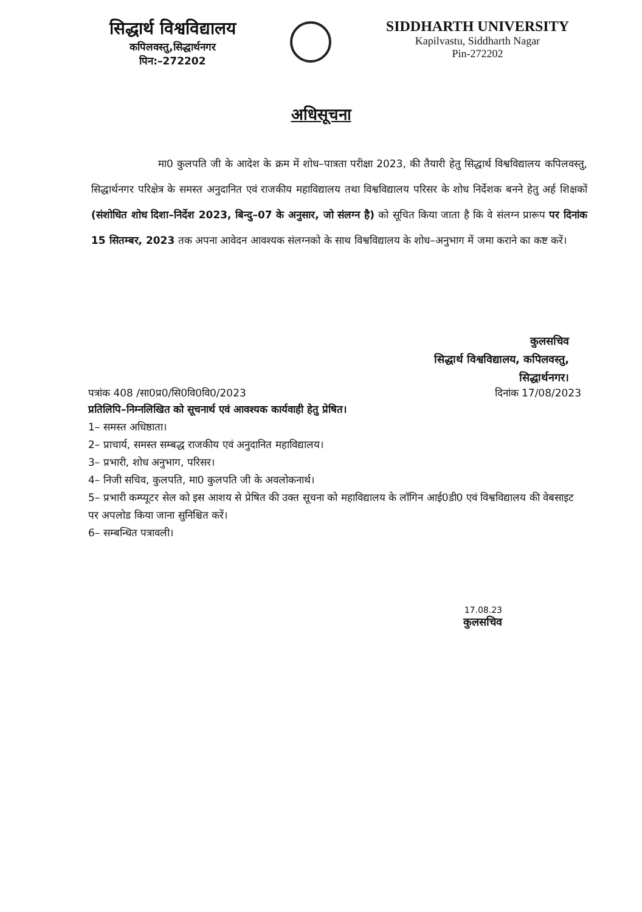सिद्धार्थ विश्वविद्यालय
कपिलवस्तु,सिद्धार्थनगर
पिन:–272202
SIDDHARTH UNIVERSITY
Kapilvastu, Siddharth Nagar
Pin-272202
अधिसूचना
मा0 कुलपति जी के आदेश के क्रम में शोध–पात्रता परीक्षा 2023, की तैयारी हेतु सिद्धार्थ विश्वविद्यालय कपिलवस्तु, सिद्धार्थनगर परिक्षेत्र के समस्त अनुदानित एवं राजकीय महाविद्यालय तथा विश्वविद्यालय परिसर के शोध निर्देशक बनने हेतु अर्ह शिक्षकों (संशोधित शोध दिशा–निर्देश 2023, बिन्दु–07 के अनुसार, जो संलग्न है) को सूचित किया जाता है कि वे संलग्न प्रारूप पर दिनांक 15 सितम्बर, 2023 तक अपना आवेदन आवश्यक संलग्नको के साथ विश्वविद्यालय के शोध–अनुभाग में जमा कराने का कष्ट करें।
कुलसचिव
सिद्धार्थ विश्वविद्यालय, कपिलवस्तु,
सिद्धार्थनगर।
पत्रांक 408 /सा0प्र0/सि0वि0वि0/2023 दिनांक 17/08/2023
प्रतिलिपि–निम्नलिखित को सूचनार्थ एवं आवश्यक कार्यवाही हेतु प्रेषित।
1– समस्त अधिष्ठाता।
2– प्राचार्य, समस्त सम्बद्ध राजकीय एवं अनुदानित महाविद्यालय।
3– प्रभारी, शोध अनुभाग, परिसर।
4– निजी सचिव, कुलपति, मा0 कुलपति जी के अवलोकनार्थ।
5– प्रभारी कम्प्यूटर सेल को इस आशय से प्रेषित की उक्त सूचना को महाविद्यालय के लॉगिन आई0डी0 एवं विश्वविद्यालय की वेबसाइट पर अपलोड किया जाना सुनिश्चित करें।
6– सम्बन्धित पत्रावली।
17.08.23
कुलसचिव